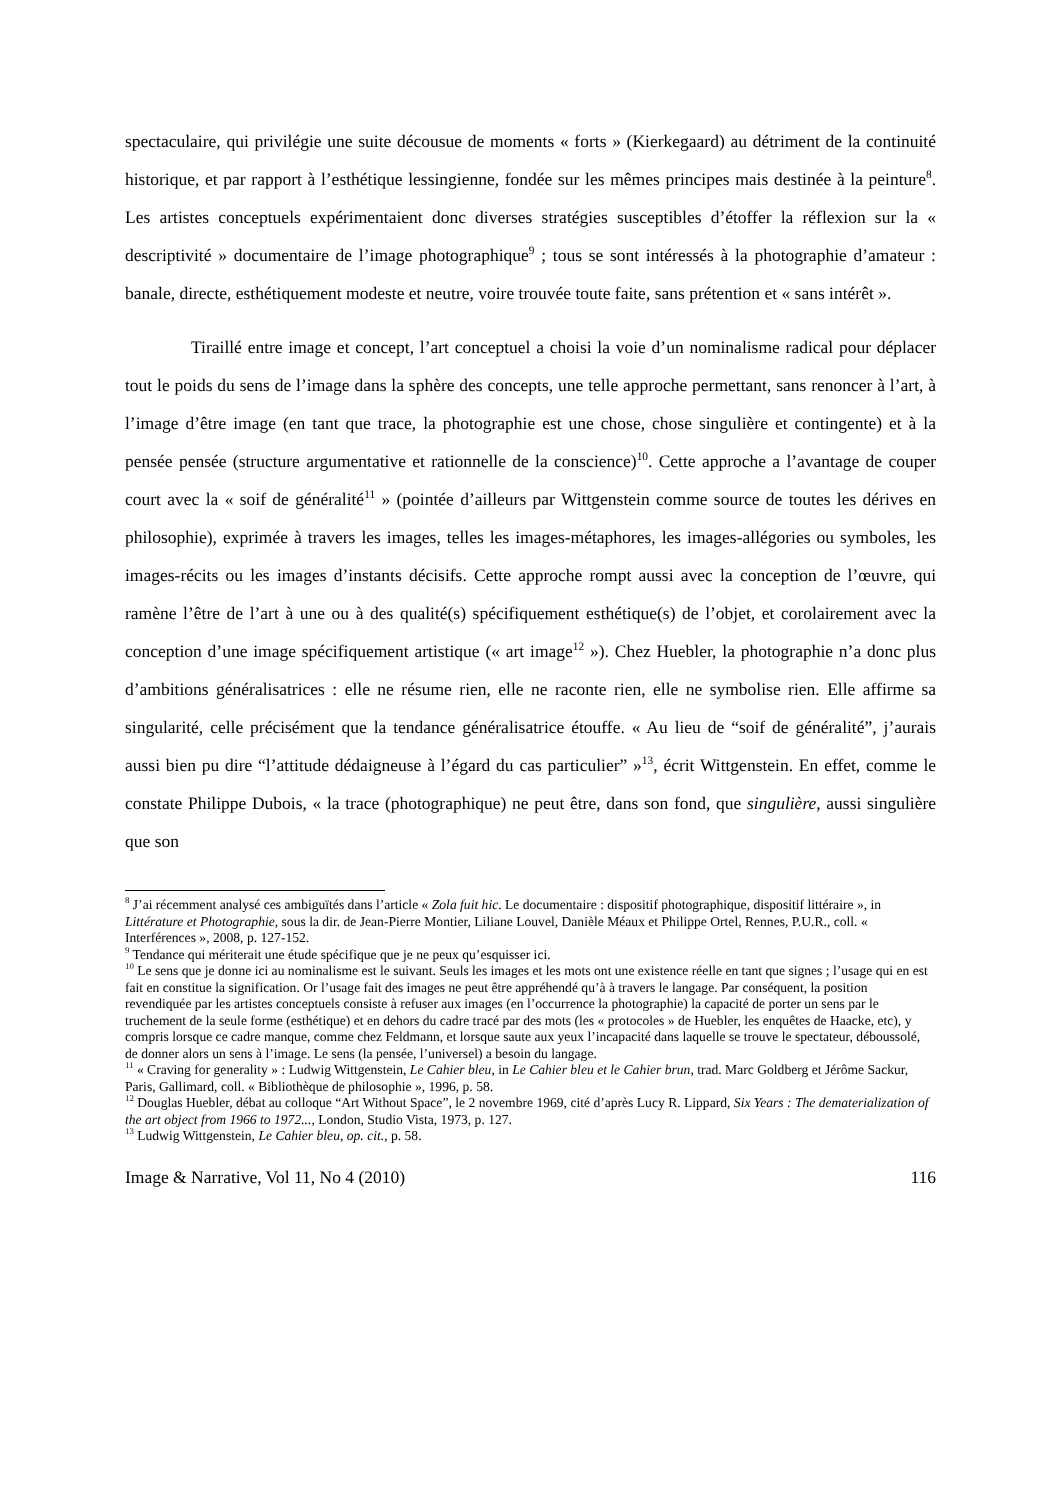spectaculaire, qui privilégie une suite décousue de moments « forts » (Kierkegaard) au détriment de la continuité historique, et par rapport à l’esthétique lessingienne, fondée sur les mêmes principes mais destinée à la peinture<sup>8</sup>. Les artistes conceptuels expérimentaient donc diverses stratégies susceptibles d’étoffer la réflexion sur la « descriptivité » documentaire de l’image photographique<sup>9</sup> ; tous se sont intéressés à la photographie d’amateur : banale, directe, esthétiquement modeste et neutre, voire trouvée toute faite, sans prétention et « sans intérêt ».
Tiraillé entre image et concept, l’art conceptuel a choisi la voie d’un nominalisme radical pour déplacer tout le poids du sens de l’image dans la sphère des concepts, une telle approche permettant, sans renoncer à l’art, à l’image d’être image (en tant que trace, la photographie est une chose, chose singulière et contingente) et à la pensée pensée (structure argumentative et rationnelle de la conscience)<sup>10</sup>. Cette approche a l’avantage de couper court avec la « soif de généralité<sup>11</sup> » (pointée d’ailleurs par Wittgenstein comme source de toutes les dérives en philosophie), exprimée à travers les images, telles les images-métaphores, les images-allégories ou symboles, les images-récits ou les images d’instants décisifs. Cette approche rompt aussi avec la conception de l’œuvre, qui ramène l’être de l’art à une ou à des qualité(s) spécifiquement esthétique(s) de l’objet, et corolairement avec la conception d’une image spécifiquement artistique (« art image<sup>12</sup> »). Chez Huebler, la photographie n’a donc plus d’ambitions généralisatrices : elle ne résume rien, elle ne raconte rien, elle ne symbolise rien. Elle affirme sa singularité, celle précisément que la tendance généralisatrice étouffe. « Au lieu de “soif de généralité”, j’aurais aussi bien pu dire “l’attitude dédaigneuse à l’égard du cas particulier” »<sup>13</sup>, écrit Wittgenstein. En effet, comme le constate Philippe Dubois, « la trace (photographique) ne peut être, dans son fond, que singulière, aussi singulière que son
<sup>8</sup> J’ai récemment analysé ces ambiguïtés dans l’article « Zola fuit hic. Le documentaire : dispositif photographique, dispositif littéraire », in Littérature et Photographie, sous la dir. de Jean-Pierre Montier, Liliane Louvel, Danièle Méaux et Philippe Ortel, Rennes, P.U.R., coll. « Interférences », 2008, p. 127-152.
<sup>9</sup> Tendance qui mériterait une étude spécifique que je ne peux qu’esquisser ici.
<sup>10</sup> Le sens que je donne ici au nominalisme est le suivant. Seuls les images et les mots ont une existence réelle en tant que signes ; l’usage qui en est fait en constitue la signification. Or l’usage fait des images ne peut être appréhendé qu’à à travers le langage. Par conséquent, la position revendiquée par les artistes conceptuels consiste à refuser aux images (en l’occurrence la photographie) la capacité de porter un sens par le truchement de la seule forme (esthétique) et en dehors du cadre tracé par des mots (les « protocoles » de Huebler, les enquêtes de Haacke, etc), y compris lorsque ce cadre manque, comme chez Feldmann, et lorsque saute aux yeux l’incapacité dans laquelle se trouve le spectateur, déboussolé, de donner alors un sens à l’image. Le sens (la pensée, l’universel) a besoin du langage.
<sup>11</sup> « Craving for generality » : Ludwig Wittgenstein, Le Cahier bleu, in Le Cahier bleu et le Cahier brun, trad. Marc Goldberg et Jérôme Sackur, Paris, Gallimard, coll. « Bibliothèque de philosophie », 1996, p. 58.
<sup>12</sup> Douglas Huebler, débat au colloque “Art Without Space”, le 2 novembre 1969, cité d’après Lucy R. Lippard, Six Years : The dematerialization of the art object from 1966 to 1972..., London, Studio Vista, 1973, p. 127.
<sup>13</sup> Ludwig Wittgenstein, Le Cahier bleu, op. cit., p. 58.
Image & Narrative, Vol 11, No 4 (2010) 116